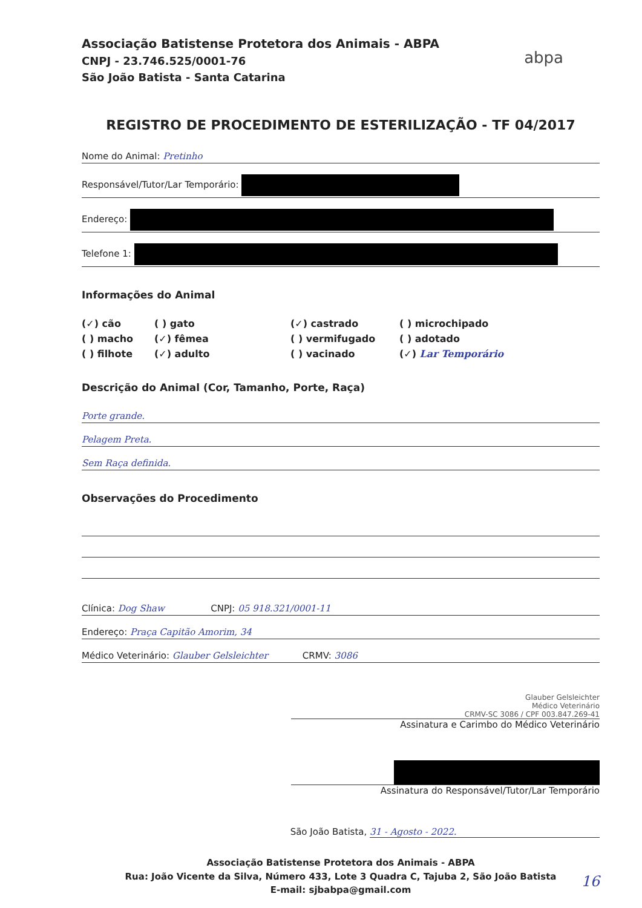Associação Batistense Protetora dos Animais - ABPA
CNPJ - 23.746.525/0001-76
São João Batista - Santa Catarina
abpa
REGISTRO DE PROCEDIMENTO DE ESTERILIZAÇÃO - TF 04/2017
Nome do Animal: Pretinho
Responsável/Tutor/Lar Temporário:
Endereço:
Telefone 1:
Informações do Animal
(✓) cão
( ) gato
(✓) castrado
( ) microchipado
( ) macho
(✓) fêmea
( ) vermifugado
( ) adotado
( ) filhote
(✓) adulto
( ) vacinado
(✓) Lar Temporário
Descrição do Animal (Cor, Tamanho, Porte, Raça)
Porte grande.
Pelagem Preta.
Sem Raça definida.
Observações do Procedimento
Clínica: Dog Shaw CNPJ: 05 918.321/0001-11
Endereço: Praça Capitão Amorim, 34
Médico Veterinário: Glauber Gelsleichter CRMV: 3086
Glauber Gelsleichter
Médico Veterinário
CRMV-SC 3086 / CPF 003.847.269-41
Assinatura e Carimbo do Médico Veterinário
Assinatura do Responsável/Tutor/Lar Temporário
São João Batista, 31 - Agosto - 2022.
Associação Batistense Protetora dos Animais - ABPA
Rua: João Vicente da Silva, Número 433, Lote 3 Quadra C, Tajuba 2, São João Batista
E-mail: sjbabpa@gmail.com
16